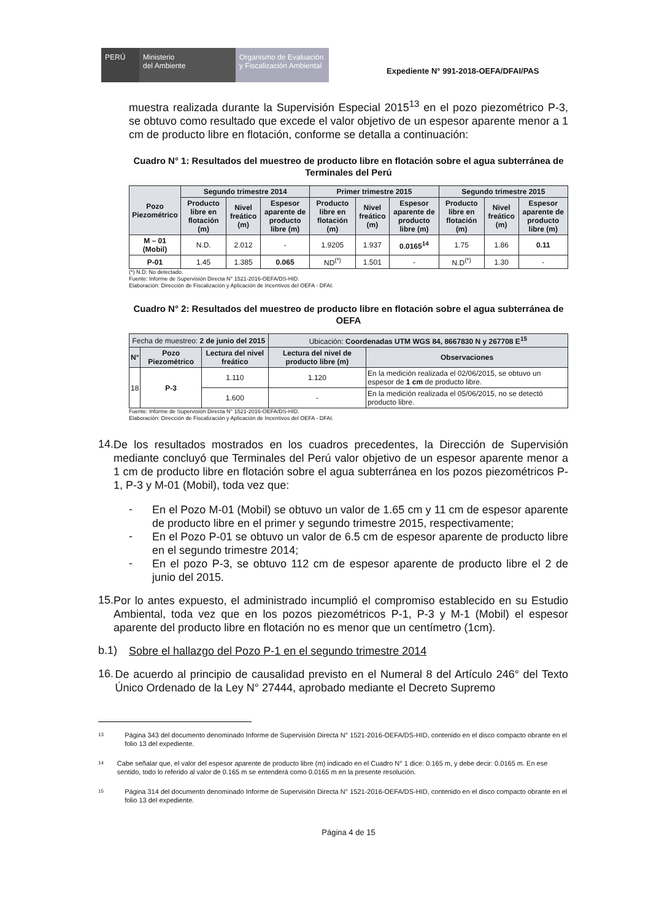PERÚ Ministerio
del Ambiente
Organismo de Evaluación y Fiscalización Ambiental
Expediente N° 991-2018-OEFA/DFAI/PAS
muestra realizada durante la Supervisión Especial 2015<sup>13</sup> en el pozo piezométrico P-3, se obtuvo como resultado que excede el valor objetivo de un espesor aparente menor a 1 cm de producto libre en flotación, conforme se detalla a continuación:
Cuadro N° 1: Resultados del muestreo de producto libre en flotación sobre el agua subterránea de Terminales del Perú
| Pozo Piezométrico | Segundo trimestre 2014 | | | Primer trimestre 2015 | | | Segundo trimestre 2015 | | |
| --- | --- | --- | --- | --- | --- | --- | --- | --- | --- |
| | Producto libre en flotación (m) | Nivel freático (m) | Espesor aparente de producto libre (m) | Producto libre en flotación (m) | Nivel freático (m) | Espesor aparente de producto libre (m) | Producto libre en flotación (m) | Nivel freático (m) | Espesor aparente de producto libre (m) |
| M – 01 (Mobil) | N.D. | 2.012 | - | 1.9205 | 1.937 | 0.0165<sup>14</sup> | 1.75 | 1.86 | 0.11 |
| P-01 | 1.45 | 1.385 | 0.065 | ND<sup>(*)</sup> | 1.501 | - | N.D<sup>(*)</sup> | 1.30 | - |
(*) N.D: No detectado.
Fuente: Informe de Supervisión Directa N° 1521-2016-OEFA/DS-HID.
Elaboración: Dirección de Fiscalización y Aplicación de Incentivos del OEFA - DFAI.
Cuadro N° 2: Resultados del muestreo de producto libre en flotación sobre el agua subterránea de OEFA
| Fecha de muestreo: 2 de junio del 2015 | | | Ubicación: Coordenadas UTM WGS 84, 8667830 N y 267708 E<sup>15</sup> | |
| --- | --- | --- | --- | --- |
| N° | Pozo Piezométrico | Lectura del nivel freático | Lectura del nivel de producto libre (m) | Observaciones |
| 18 | P-3 | 1.110 | 1.120 | En la medición realizada el 02/06/2015, se obtuvo un espesor de 1 cm de producto libre. |
| | | 1.600 | - | En la medición realizada el 05/06/2015, no se detectó producto libre. |
Fuente: Informe de Supervisión Directa N° 1521-2016-OEFA/DS-HID.
Elaboración: Dirección de Fiscalización y Aplicación de Incentivos del OEFA - DFAI.
14.
De los resultados mostrados en los cuadros precedentes, la Dirección de Supervisión mediante concluyó que Terminales del Perú valor objetivo de un espesor aparente menor a 1 cm de producto libre en flotación sobre el agua subterránea en los pozos piezométricos P-1, P-3 y M-01 (Mobil), toda vez que:
-
En el Pozo M-01 (Mobil) se obtuvo un valor de 1.65 cm y 11 cm de espesor aparente de producto libre en el primer y segundo trimestre 2015, respectivamente;
-
En el Pozo P-01 se obtuvo un valor de 6.5 cm de espesor aparente de producto libre en el segundo trimestre 2014;
-
En el pozo P-3, se obtuvo 112 cm de espesor aparente de producto libre el 2 de junio del 2015.
15.
Por lo antes expuesto, el administrado incumplió el compromiso establecido en su Estudio Ambiental, toda vez que en los pozos piezométricos P-1, P-3 y M-1 (Mobil) el espesor aparente del producto libre en flotación no es menor que un centímetro (1cm).
b.1)
Sobre el hallazgo del Pozo P-1 en el segundo trimestre 2014
16.
De acuerdo al principio de causalidad previsto en el Numeral 8 del Artículo 246° del Texto Único Ordenado de la Ley N° 27444, aprobado mediante el Decreto Supremo
13
Página 343 del documento denominado Informe de Supervisión Directa N° 1521-2016-OEFA/DS-HID, contenido en el disco compacto obrante en el folio 13 del expediente.
14
Cabe señalar que, el valor del espesor aparente de producto libre (m) indicado en el Cuadro N° 1 dice: 0.165 m, y debe decir: 0.0165 m. En ese sentido, todo lo referido al valor de 0.165 m se entenderá como 0.0165 m en la presente resolución.
15
Página 314 del documento denominado Informe de Supervisión Directa N° 1521-2016-OEFA/DS-HID, contenido en el disco compacto obrante en el folio 13 del expediente.
Página 4 de 15